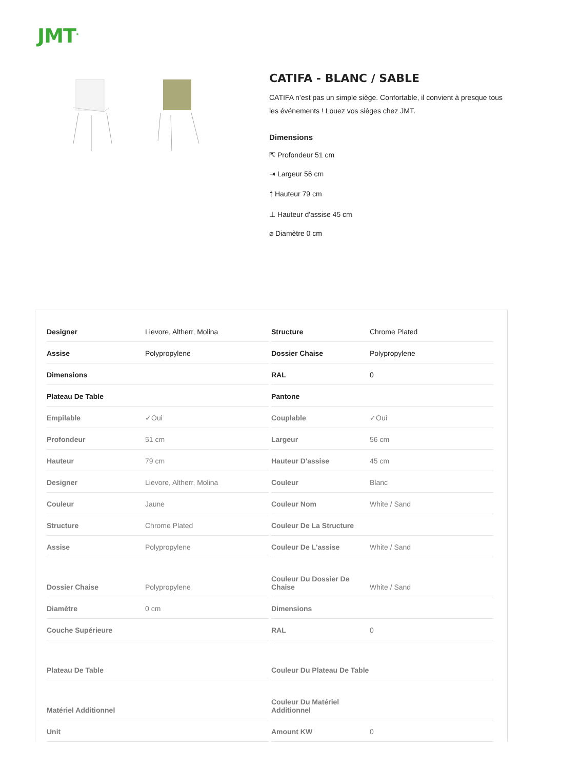JMT<sup>®</sup>
CATIFA - BLANC / SABLE
CATIFA n’est pas un simple siège. Confortable, il convient à presque tous les événements ! Louez vos sièges chez JMT.
Dimensions
⇱ Profondeur 51 cm
⇥ Largeur 56 cm
⤒ Hauteur 79 cm
⊥ Hauteur d'assise 45 cm
⌀ Diamètre 0 cm
| Designer | Lievore, Altherr, Molina |
| Assise | Polypropylene |
| Dimensions | |
| Plateau De Table | |
| Empilable | ✓Oui |
| Profondeur | 51 cm |
| Hauteur | 79 cm |
| Designer | Lievore, Altherr, Molina |
| Couleur | Jaune |
| Structure | Chrome Plated |
| Assise | Polypropylene |
| Dossier Chaise | Polypropylene |
| Diamètre | 0 cm |
| Couche Supérieure | |
| Plateau De Table | |
| Matériel Additionnel | |
| Unit | |
| Structure | Chrome Plated |
| Dossier Chaise | Polypropylene |
| RAL | 0 |
| Pantone | |
| Couplable | ✓Oui |
| Largeur | 56 cm |
| Hauteur D'assise | 45 cm |
| Couleur | Blanc |
| Couleur Nom | White / Sand |
| Couleur De La Structure | |
| Couleur De L'assise | White / Sand |
| Couleur Du Dossier De Chaise | White / Sand |
| Dimensions | |
| RAL | 0 |
| Couleur Du Plateau De Table | |
| Couleur Du Matériel Additionnel | |
| Amount KW | 0 |